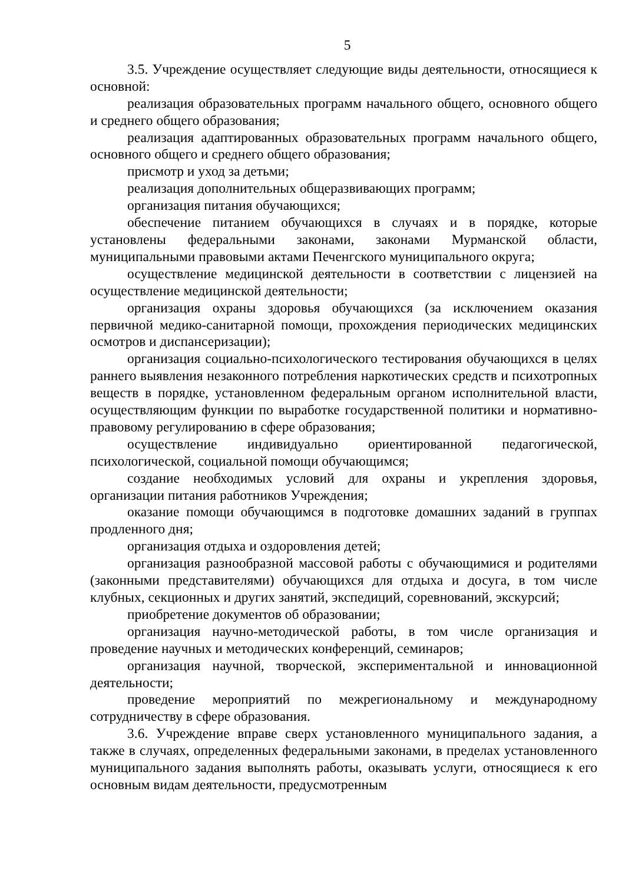5
3.5. Учреждение осуществляет следующие виды деятельности, относящиеся к основной:
реализация образовательных программ начального общего, основного общего и среднего общего образования;
реализация адаптированных образовательных программ начального общего, основного общего и среднего общего образования;
присмотр и уход за детьми;
реализация дополнительных общеразвивающих программ;
организация питания обучающихся;
обеспечение питанием обучающихся в случаях и в порядке, которые установлены федеральными законами, законами Мурманской области, муниципальными правовыми актами Печенгского муниципального округа;
осуществление медицинской деятельности в соответствии с лицензией на осуществление медицинской деятельности;
организация охраны здоровья обучающихся (за исключением оказания первичной медико-санитарной помощи, прохождения периодических медицинских осмотров и диспансеризации);
организация социально-психологического тестирования обучающихся в целях раннего выявления незаконного потребления наркотических средств и психотропных веществ в порядке, установленном федеральным органом исполнительной власти, осуществляющим функции по выработке государственной политики и нормативно-правовому регулированию в сфере образования;
осуществление индивидуально ориентированной педагогической, психологической, социальной помощи обучающимся;
создание необходимых условий для охраны и укрепления здоровья, организации питания работников Учреждения;
оказание помощи обучающимся в подготовке домашних заданий в группах продленного дня;
организация отдыха и оздоровления детей;
организация разнообразной массовой работы с обучающимися и родителями (законными представителями) обучающихся для отдыха и досуга, в том числе клубных, секционных и других занятий, экспедиций, соревнований, экскурсий;
приобретение документов об образовании;
организация научно-методической работы, в том числе организация и проведение научных и методических конференций, семинаров;
организация научной, творческой, экспериментальной и инновационной деятельности;
проведение мероприятий по межрегиональному и международному сотрудничеству в сфере образования.
3.6. Учреждение вправе сверх установленного муниципального задания, а также в случаях, определенных федеральными законами, в пределах установленного муниципального задания выполнять работы, оказывать услуги, относящиеся к его основным видам деятельности, предусмотренным